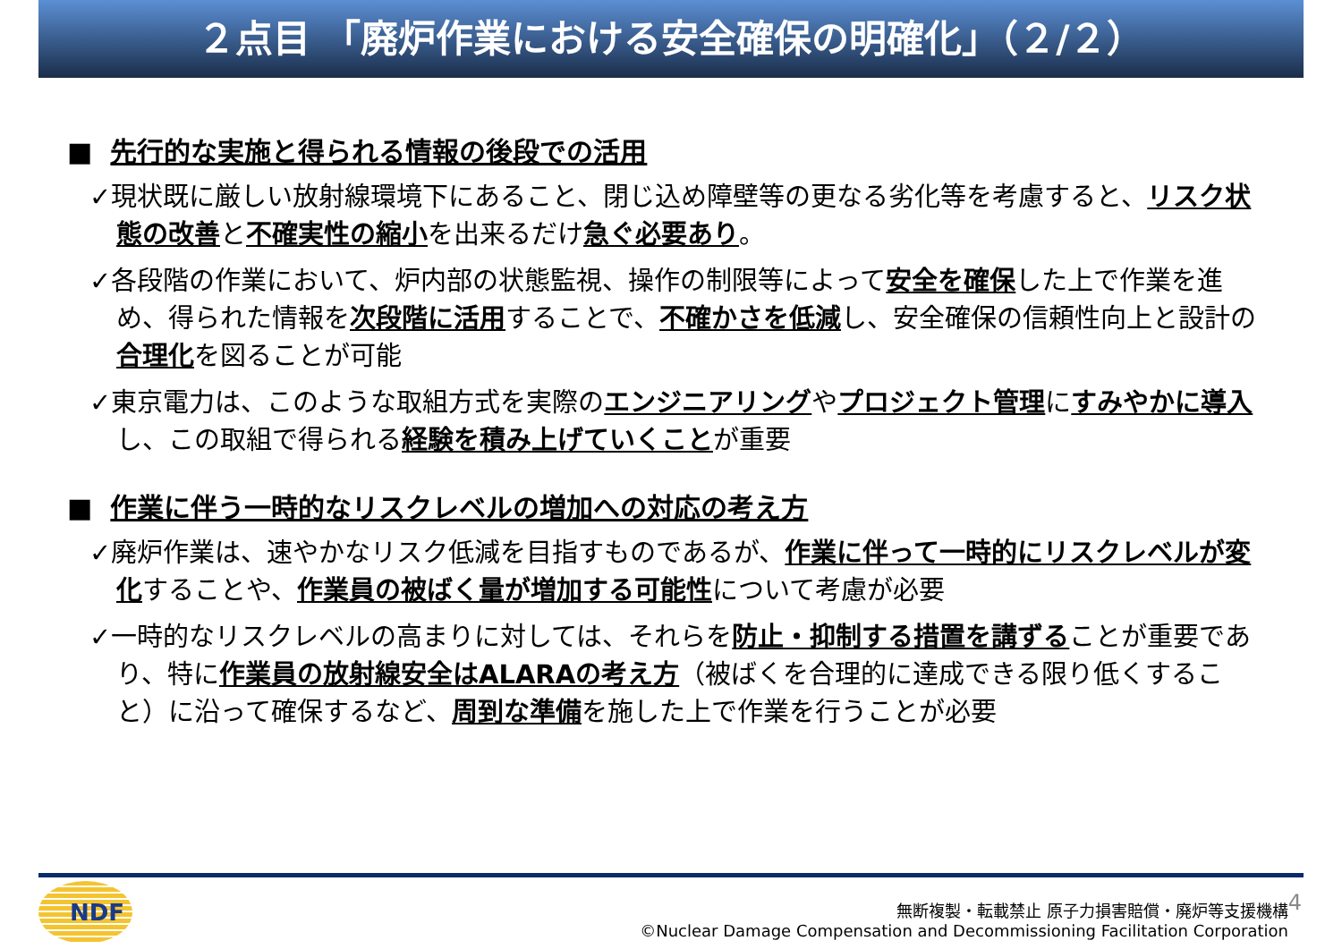２点目 「廃炉作業における安全確保の明確化」（２/２）
■ 先行的な実施と得られる情報の後段での活用
✓現状既に厳しい放射線環境下にあること、閉じ込め障壁等の更なる劣化等を考慮すると、リスク状態の改善と不確実性の縮小を出来るだけ急ぐ必要あり。
✓各段階の作業において、炉内部の状態監視、操作の制限等によって安全を確保した上で作業を進め、得られた情報を次段階に活用することで、不確かさを低減し、安全確保の信頼性向上と設計の合理化を図ることが可能
✓東京電力は、このような取組方式を実際のエンジニアリングやプロジェクト管理にすみやかに導入し、この取組で得られる経験を積み上げていくことが重要
■ 作業に伴う一時的なリスクレベルの増加への対応の考え方
✓廃炉作業は、速やかなリスク低減を目指すものであるが、作業に伴って一時的にリスクレベルが変化することや、作業員の被ばく量が増加する可能性について考慮が必要
✓一時的なリスクレベルの高まりに対しては、それらを防止・抑制する措置を講ずることが重要であり、特に作業員の放射線安全はALARAの考え方（被ばくを合理的に達成できる限り低くすること）に沿って確保するなど、周到な準備を施した上で作業を行うことが必要
NDF 4
無断複製・転載禁止 原子力損害賠償・廃炉等支援機構
©Nuclear Damage Compensation and Decommissioning Facilitation Corporation